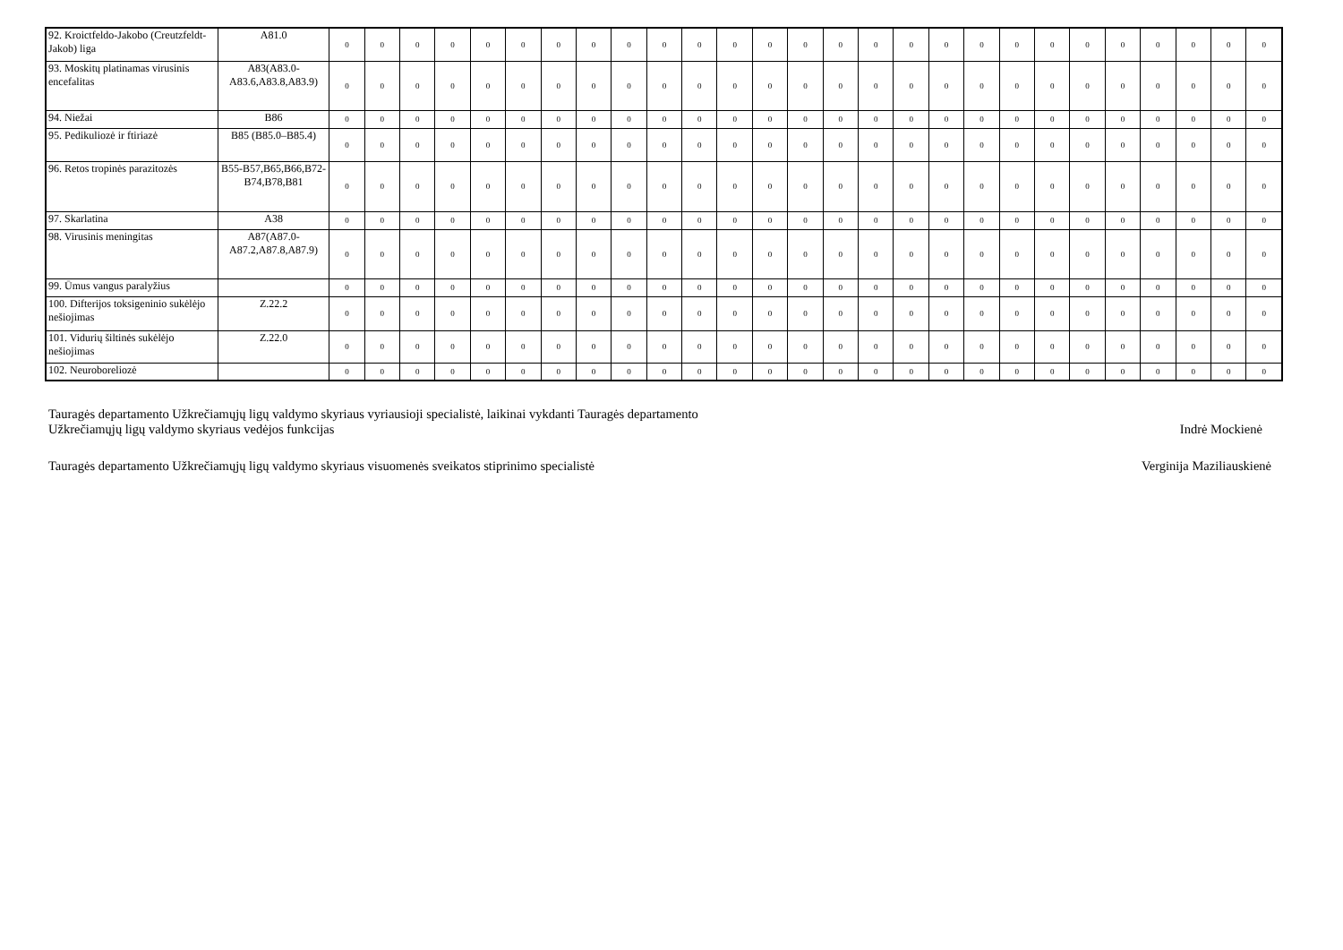| 92. Kroictfeldo-Jakobo (Creutzfeldt-Jakob) liga | A81.0 | 0 | 0 | 0 | 0 | 0 | 0 | 0 | 0 | 0 | 0 | 0 | 0 | 0 | 0 | 0 | 0 | 0 | 0 | 0 | 0 | 0 | 0 | 0 | 0 | 0 | 0 | 0 |
| 93. Moskitų platinamas virusinis encefalitas | A83(A83.0-A83.6,A83.8,A83.9) | 0 | 0 | 0 | 0 | 0 | 0 | 0 | 0 | 0 | 0 | 0 | 0 | 0 | 0 | 0 | 0 | 0 | 0 | 0 | 0 | 0 | 0 | 0 | 0 | 0 | 0 | 0 |
| 94. Niežai | B86 | 0 | 0 | 0 | 0 | 0 | 0 | 0 | 0 | 0 | 0 | 0 | 0 | 0 | 0 | 0 | 0 | 0 | 0 | 0 | 0 | 0 | 0 | 0 | 0 | 0 | 0 | 0 |
| 95. Pedikuliozė ir ftiriazė | B85 (B85.0–B85.4) | 0 | 0 | 0 | 0 | 0 | 0 | 0 | 0 | 0 | 0 | 0 | 0 | 0 | 0 | 0 | 0 | 0 | 0 | 0 | 0 | 0 | 0 | 0 | 0 | 0 | 0 | 0 |
| 96. Retos tropinės parazitozės | B55-B57,B65,B66,B72-B74,B78,B81 | 0 | 0 | 0 | 0 | 0 | 0 | 0 | 0 | 0 | 0 | 0 | 0 | 0 | 0 | 0 | 0 | 0 | 0 | 0 | 0 | 0 | 0 | 0 | 0 | 0 | 0 | 0 |
| 97. Skarlatina | A38 | 0 | 0 | 0 | 0 | 0 | 0 | 0 | 0 | 0 | 0 | 0 | 0 | 0 | 0 | 0 | 0 | 0 | 0 | 0 | 0 | 0 | 0 | 0 | 0 | 0 | 0 | 0 |
| 98. Virusinis meningitas | A87(A87.0-A87.2,A87.8,A87.9) | 0 | 0 | 0 | 0 | 0 | 0 | 0 | 0 | 0 | 0 | 0 | 0 | 0 | 0 | 0 | 0 | 0 | 0 | 0 | 0 | 0 | 0 | 0 | 0 | 0 | 0 | 0 |
| 99. Ūmus vangus paralyžius | | 0 | 0 | 0 | 0 | 0 | 0 | 0 | 0 | 0 | 0 | 0 | 0 | 0 | 0 | 0 | 0 | 0 | 0 | 0 | 0 | 0 | 0 | 0 | 0 | 0 | 0 | 0 |
| 100. Difterijos toksigeninio sukėlėjo nešiojimas | Z.22.2 | 0 | 0 | 0 | 0 | 0 | 0 | 0 | 0 | 0 | 0 | 0 | 0 | 0 | 0 | 0 | 0 | 0 | 0 | 0 | 0 | 0 | 0 | 0 | 0 | 0 | 0 | 0 |
| 101. Vidurių šiltinės sukėlėjo nešiojimas | Z.22.0 | 0 | 0 | 0 | 0 | 0 | 0 | 0 | 0 | 0 | 0 | 0 | 0 | 0 | 0 | 0 | 0 | 0 | 0 | 0 | 0 | 0 | 0 | 0 | 0 | 0 | 0 | 0 |
| 102. Neuroboreliozė | | 0 | 0 | 0 | 0 | 0 | 0 | 0 | 0 | 0 | 0 | 0 | 0 | 0 | 0 | 0 | 0 | 0 | 0 | 0 | 0 | 0 | 0 | 0 | 0 | 0 | 0 | 0 |
Tauragės departamento Užkrečiamųjų ligų valdymo skyriaus vyriausioji specialistė, laikinai vykdanti Tauragės departamento
Užkrečiamųjų ligų valdymo skyriaus vedėjos funkcijas
Indrė Mockienė
Tauragės departamento Užkrečiamųjų ligų valdymo skyriaus visuomenės sveikatos stiprinimo specialistė
Verginija Maziliauskienė